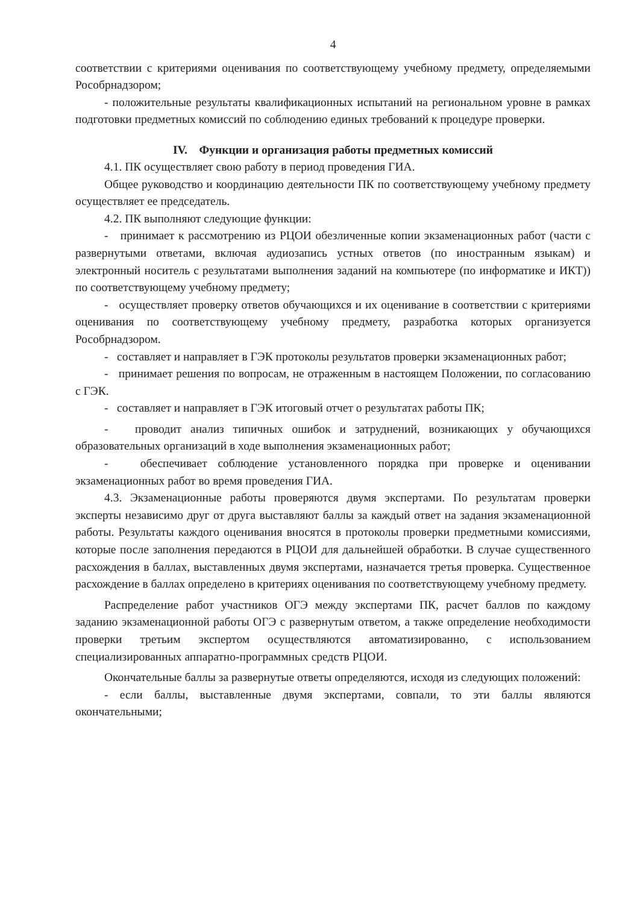4
соответствии с критериями оценивания по соответствующему учебному предмету, определяемыми Рособрнадзором;
- положительные результаты квалификационных испытаний на региональном уровне в рамках подготовки предметных комиссий по соблюдению единых требований к процедуре проверки.
IV. Функции и организация работы предметных комиссий
4.1. ПК осуществляет свою работу в период проведения ГИА.
Общее руководство и координацию деятельности ПК по соответствующему учебному предмету осуществляет ее председатель.
4.2. ПК выполняют следующие функции:
- принимает к рассмотрению из РЦОИ обезличенные копии экзаменационных работ (части с развернутыми ответами, включая аудиозапись устных ответов (по иностранным языкам) и электронный носитель с результатами выполнения заданий на компьютере (по информатике и ИКТ)) по соответствующему учебному предмету;
- осуществляет проверку ответов обучающихся и их оценивание в соответствии с критериями оценивания по соответствующему учебному предмету, разработка которых организуется Рособрнадзором.
- составляет и направляет в ГЭК протоколы результатов проверки экзаменационных работ;
- принимает решения по вопросам, не отраженным в настоящем Положении, по согласованию с ГЭК.
- составляет и направляет в ГЭК итоговый отчет о результатах работы ПК;
- проводит анализ типичных ошибок и затруднений, возникающих у обучающихся образовательных организаций в ходе выполнения экзаменационных работ;
- обеспечивает соблюдение установленного порядка при проверке и оценивании экзаменационных работ во время проведения ГИА.
4.3. Экзаменационные работы проверяются двумя экспертами. По результатам проверки эксперты независимо друг от друга выставляют баллы за каждый ответ на задания экзаменационной работы. Результаты каждого оценивания вносятся в протоколы проверки предметными комиссиями, которые после заполнения передаются в РЦОИ для дальнейшей обработки. В случае существенного расхождения в баллах, выставленных двумя экспертами, назначается третья проверка. Существенное расхождение в баллах определено в критериях оценивания по соответствующему учебному предмету.
Распределение работ участников ОГЭ между экспертами ПК, расчет баллов по каждому заданию экзаменационной работы ОГЭ с развернутым ответом, а также определение необходимости проверки третьим экспертом осуществляются автоматизированно, с использованием специализированных аппаратно-программных средств РЦОИ.
Окончательные баллы за развернутые ответы определяются, исходя из следующих положений:
- если баллы, выставленные двумя экспертами, совпали, то эти баллы являются окончательными;